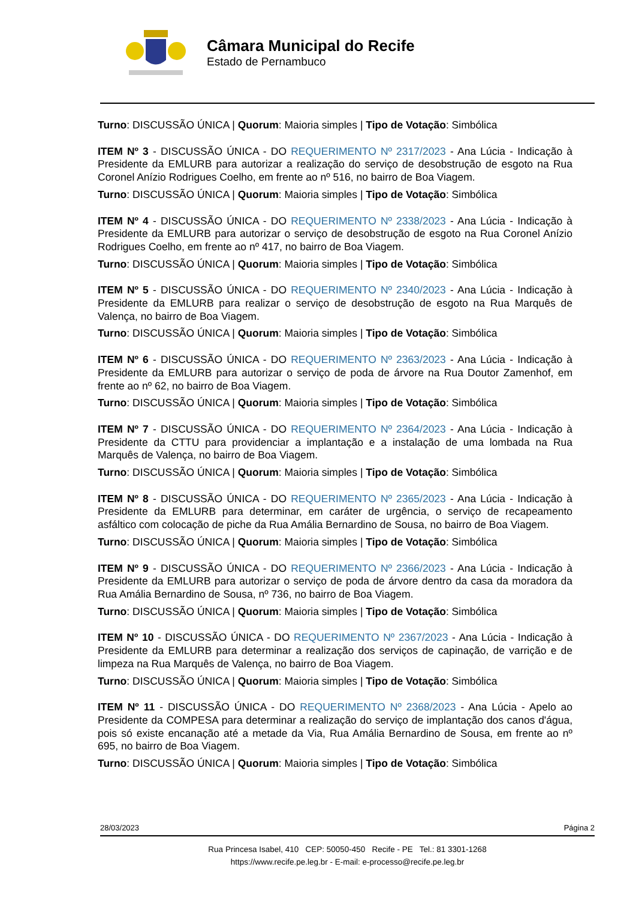Câmara Municipal do Recife
Estado de Pernambuco
Turno: DISCUSSÃO ÚNICA | Quorum: Maioria simples | Tipo de Votação: Simbólica
ITEM Nº 3 - DISCUSSÃO ÚNICA - DO REQUERIMENTO Nº 2317/2023 - Ana Lúcia - Indicação à Presidente da EMLURB para autorizar a realização do serviço de desobstrução de esgoto na Rua Coronel Anízio Rodrigues Coelho, em frente ao nº 516, no bairro de Boa Viagem.
Turno: DISCUSSÃO ÚNICA | Quorum: Maioria simples | Tipo de Votação: Simbólica
ITEM Nº 4 - DISCUSSÃO ÚNICA - DO REQUERIMENTO Nº 2338/2023 - Ana Lúcia - Indicação à Presidente da EMLURB para autorizar o serviço de desobstrução de esgoto na Rua Coronel Anízio Rodrigues Coelho, em frente ao nº 417, no bairro de Boa Viagem.
Turno: DISCUSSÃO ÚNICA | Quorum: Maioria simples | Tipo de Votação: Simbólica
ITEM Nº 5 - DISCUSSÃO ÚNICA - DO REQUERIMENTO Nº 2340/2023 - Ana Lúcia - Indicação à Presidente da EMLURB para realizar o serviço de desobstrução de esgoto na Rua Marquês de Valença, no bairro de Boa Viagem.
Turno: DISCUSSÃO ÚNICA | Quorum: Maioria simples | Tipo de Votação: Simbólica
ITEM Nº 6 - DISCUSSÃO ÚNICA - DO REQUERIMENTO Nº 2363/2023 - Ana Lúcia - Indicação à Presidente da EMLURB para autorizar o serviço de poda de árvore na Rua Doutor Zamenhof, em frente ao nº 62, no bairro de Boa Viagem.
Turno: DISCUSSÃO ÚNICA | Quorum: Maioria simples | Tipo de Votação: Simbólica
ITEM Nº 7 - DISCUSSÃO ÚNICA - DO REQUERIMENTO Nº 2364/2023 - Ana Lúcia - Indicação à Presidente da CTTU para providenciar a implantação e a instalação de uma lombada na Rua Marquês de Valença, no bairro de Boa Viagem.
Turno: DISCUSSÃO ÚNICA | Quorum: Maioria simples | Tipo de Votação: Simbólica
ITEM Nº 8 - DISCUSSÃO ÚNICA - DO REQUERIMENTO Nº 2365/2023 - Ana Lúcia - Indicação à Presidente da EMLURB para determinar, em caráter de urgência, o serviço de recapeamento asfáltico com colocação de piche da Rua Amália Bernardino de Sousa, no bairro de Boa Viagem.
Turno: DISCUSSÃO ÚNICA | Quorum: Maioria simples | Tipo de Votação: Simbólica
ITEM Nº 9 - DISCUSSÃO ÚNICA - DO REQUERIMENTO Nº 2366/2023 - Ana Lúcia - Indicação à Presidente da EMLURB para autorizar o serviço de poda de árvore dentro da casa da moradora da Rua Amália Bernardino de Sousa, nº 736, no bairro de Boa Viagem.
Turno: DISCUSSÃO ÚNICA | Quorum: Maioria simples | Tipo de Votação: Simbólica
ITEM Nº 10 - DISCUSSÃO ÚNICA - DO REQUERIMENTO Nº 2367/2023 - Ana Lúcia - Indicação à Presidente da EMLURB para determinar a realização dos serviços de capinação, de varrição e de limpeza na Rua Marquês de Valença, no bairro de Boa Viagem.
Turno: DISCUSSÃO ÚNICA | Quorum: Maioria simples | Tipo de Votação: Simbólica
ITEM Nº 11 - DISCUSSÃO ÚNICA - DO REQUERIMENTO Nº 2368/2023 - Ana Lúcia - Apelo ao Presidente da COMPESA para determinar a realização do serviço de implantação dos canos d'água, pois só existe encanação até a metade da Via, Rua Amália Bernardino de Sousa, em frente ao nº 695, no bairro de Boa Viagem.
Turno: DISCUSSÃO ÚNICA | Quorum: Maioria simples | Tipo de Votação: Simbólica
28/03/2023 Página 2
Rua Princesa Isabel, 410 CEP: 50050-450 Recife - PE Tel.: 81 3301-1268
https://www.recife.pe.leg.br - E-mail: e-processo@recife.pe.leg.br